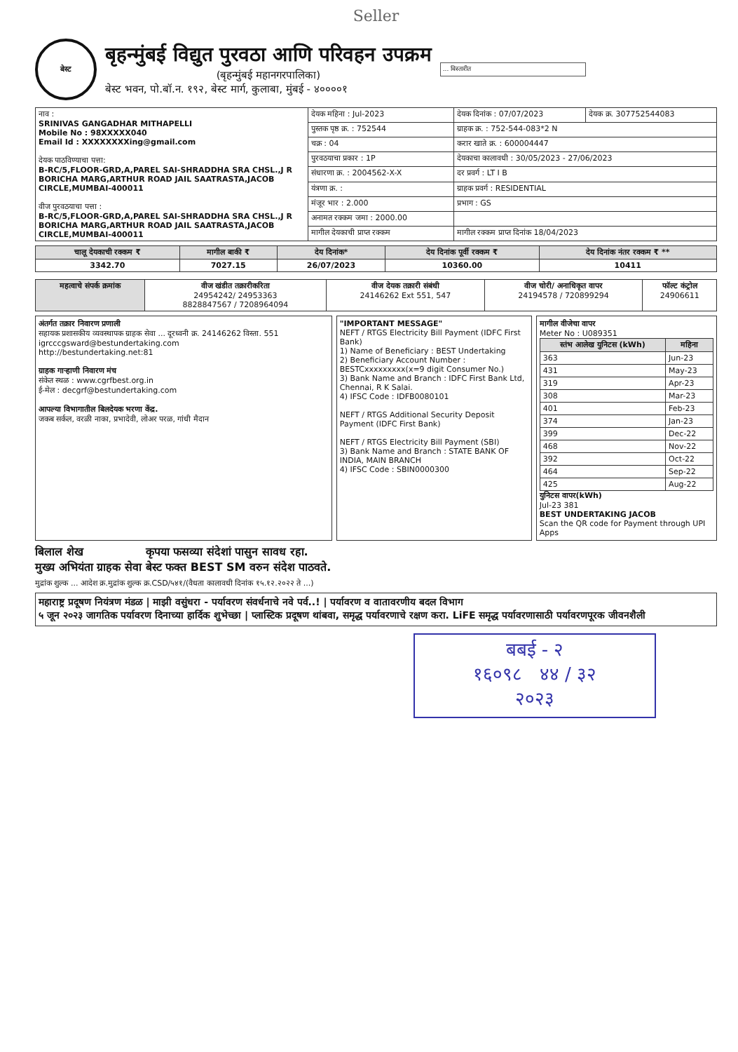Seller
बेस्ट
बृहन्मुंबई विद्युत पुरवठा आणि परिवहन उपक्रम
(बृहन्मुंबई महानगरपालिका)
बेस्ट भवन, पो.बॉ.न. १९२, बेस्ट मार्ग, कुलाबा, मुंबई - ४००००१
... विस्तारीत
| नाव : SRINIVAS GANGADHAR MITHAPELLI Mobile No : 98XXXXX040 Email Id : XXXXXXXXing@gmail.com देयक पाठविण्याचा पत्ता: B-RC/5,FLOOR-GRD,A,PAREL SAI-SHRADDHA SRA CHSL.,J R BORICHA MARG,ARTHUR ROAD JAIL SAATRASTA,JACOB CIRCLE,MUMBAI-400011 वीज पुरवठयाचा पत्ता : B-RC/5,FLOOR-GRD,A,PAREL SAI-SHRADDHA SRA CHSL.,J R BORICHA MARG,ARTHUR ROAD JAIL SAATRASTA,JACOB CIRCLE,MUMBAI-400011 | देयक महिना : Jul-2023 | देयक दिनांक : 07/07/2023 | देयक क्र. 307752544083 |
| | पुस्तक पृष्ठ क्र. : 752544 | ग्राहक क्र. : 752-544-083*2 N | |
| | चक्र : 04 | करार खाते क्र. : 600004447 | |
| | पुरवठयाचा प्रकार : 1P | देयकाचा कालावधी : 30/05/2023 - 27/06/2023 | |
| | संधारणा क्र. : 2004562-X-X | दर प्रवर्ग : LT I B | |
| | यंत्रणा क्र. : | ग्राहक प्रवर्ग : RESIDENTIAL | |
| | मंजूर भार : 2.000 | प्रभाग : GS | |
| | अनामत रक्कम जमा : 2000.00 | | |
| | मागील देयकाची प्राप्त रक्कम | मागील रक्कम प्राप्त दिनांक 18/04/2023 | |
| चालू देयकाची रक्कम ₹ | मागील बाकी ₹ | देय दिनांक* | देय दिनांक पूर्वी रक्कम ₹ | देय दिनांक नंतर रक्कम ₹ ** |
| --- | --- | --- | --- | --- |
| 3342.70 | 7027.15 | 26/07/2023 | 10360.00 | 10411 |
| महत्वाचे संपर्क क्रमांक | वीज खंडीत तक्रारीकरिता 24954242/ 24953363 8828847567 / 7208964094 | वीज देयक तक्रारी संबंधी 24146262 Ext 551, 547 | वीज चोरी/ अनाधिकृत वापर 24194578 / 720899294 | फॉल्ट कंट्रोल 24906611 |
अंतर्गत तक्रार निवारण प्रणाली
सहायक प्रशासकीय व्यवस्थापक ग्राहक सेवा ... दूरध्वनी क्र. 24146262 विस्ता. 551
igrcccgsward@bestundertaking.com
http://bestundertaking.net:81
ग्राहक गाऱ्हाणी निवारण मंच
संकेत स्थळ : www.cgrfbest.org.in
ई-मेल : decgrf@bestundertaking.com
आपल्या विभागातील बिलदेयक भरणा केंद्र.
जकब सर्कल, वरळी नाका, प्रभादेवी, लोअर परळ, गांधी मैदान
"IMPORTANT MESSAGE"
NEFT / RTGS Electricity Bill Payment (IDFC First Bank)
1) Name of Beneficiary : BEST Undertaking
2) Beneficiary Account Number : BESTCxxxxxxxxx(x=9 digit Consumer No.)
3) Bank Name and Branch : IDFC First Bank Ltd, Chennai, R K Salai.
4) IFSC Code : IDFB0080101
NEFT / RTGS Additional Security Deposit Payment (IDFC First Bank)
NEFT / RTGS Electricity Bill Payment (SBI)
3) Bank Name and Branch : STATE BANK OF INDIA, MAIN BRANCH
4) IFSC Code : SBIN0000300
मागील वीजेचा वापर
Meter No : U089351
| स्तंभ आलेख युनिटस (kWh) | महिना |
| --- | --- |
| 363 | Jun-23 |
| 431 | May-23 |
| 319 | Apr-23 |
| 308 | Mar-23 |
| 401 | Feb-23 |
| 374 | Jan-23 |
| 399 | Dec-22 |
| 468 | Nov-22 |
| 392 | Oct-22 |
| 464 | Sep-22 |
| 425 | Aug-22 |
युनिटस वापर(kWh)
Jul-23 381
BEST UNDERTAKING JACOB
Scan the QR code for Payment through UPI Apps
बिलाल शेख
मुख्य अभियंता ग्राहक सेवा
कृपया फसव्या संदेशां पासुन सावध रहा.
बेस्ट फक्त BEST SM वरुन संदेश पाठवते.
मुद्रांक शुल्क ... आदेश क्र.मुद्रांक शुल्क क्र.CSD/५४१/(वैधता कालावधी दिनांक १५.१२.२०२२ ते ...)
महाराष्ट्र प्रदूषण नियंत्रण मंडळ | माझी वसुंधरा - पर्यावरण संवर्धनाचे नवे पर्व..! | पर्यावरण व वातावरणीय बदल विभाग
५ जून २०२३ जागतिक पर्यावरण दिनाच्या हार्दिक शुभेच्छा | प्लास्टिक प्रदूषण थांबवा, समृद्ध पर्यावरणाचे रक्षण करा. LiFE समृद्ध पर्यावरणासाठी पर्यावरणपूरक जीवनशैली
बबई - २
१६०९८ ४४ / ३२
२०२३